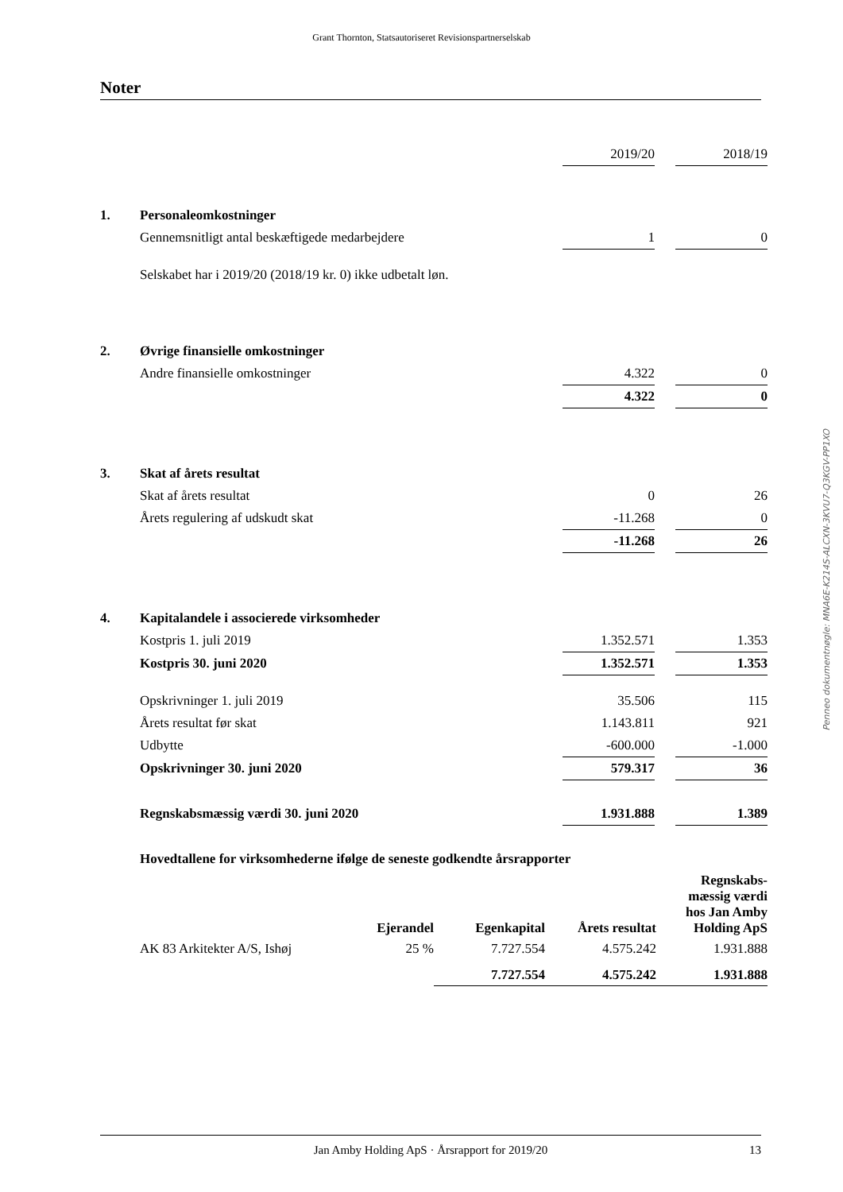Grant Thornton, Statsautoriseret Revisionspartnerselskab
Noter
| | | 2019/20 | | 2018/19 |
| 1. | Personaleomkostninger | | | |
| | Gennemsnitligt antal beskæftigede medarbejdere | 1 | | 0 |
| | Selskabet har i 2019/20 (2018/19 kr. 0) ikke udbetalt løn. | | | |
| 2. | Øvrige finansielle omkostninger | | | |
| | Andre finansielle omkostninger | 4.322 | | 0 |
| | | 4.322 | | 0 |
| 3. | Skat af årets resultat | | | |
| | Skat af årets resultat | 0 | | 26 |
| | Årets regulering af udskudt skat | -11.268 | | 0 |
| | | -11.268 | | 26 |
| 4. | Kapitalandele i associerede virksomheder | | | |
| | Kostpris 1. juli 2019 | 1.352.571 | | 1.353 |
| | Kostpris 30. juni 2020 | 1.352.571 | | 1.353 |
| | Opskrivninger 1. juli 2019 | 35.506 | | 115 |
| | Årets resultat før skat | 1.143.811 | | 921 |
| | Udbytte | -600.000 | | -1.000 |
| | Opskrivninger 30. juni 2020 | 579.317 | | 36 |
| | Regnskabsmæssig værdi 30. juni 2020 | 1.931.888 | | 1.389 |
| | Hovedtallene for virksomhederne ifølge de seneste godkendte årsrapporter | | | |
| | | Ejerandel | Egenkapital | Årets resultat | Regnskabs- mæssig værdi hos Jan Amby Holding ApS |
| --- | --- | --- | --- | --- | --- |
| | AK 83 Arkitekter A/S, Ishøj | 25 % | 7.727.554 | 4.575.242 | 1.931.888 |
| | | | 7.727.554 | 4.575.242 | 1.931.888 |
Penneo dokumentnøgle: MNA6E-K214S-ALCXN-3KVU7-Q3KGV-PP1XO
Jan Amby Holding ApS · Årsrapport for 2019/20 13